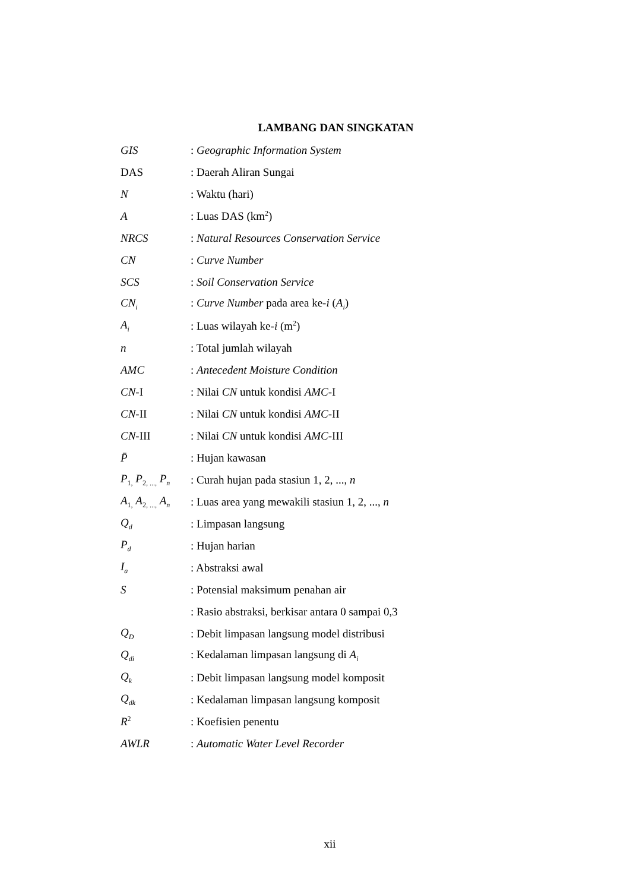LAMBANG DAN SINGKATAN
| GIS | : Geographic Information System |
| DAS | : Daerah Aliran Sungai |
| N | : Waktu (hari) |
| A | : Luas DAS (km<sup>2</sup>) |
| NRCS | : Natural Resources Conservation Service |
| CN | : Curve Number |
| SCS | : Soil Conservation Service |
| CN<sub>i</sub> | : Curve Number pada area ke- i ( A<sub>i</sub> ) |
| A<sub>i</sub> | : Luas wilayah ke- i (m<sup>2</sup>) |
| n | : Total jumlah wilayah |
| AMC | : Antecedent Moisture Condition |
| CN -I | : Nilai CN untuk kondisi AMC -I |
| CN -II | : Nilai CN untuk kondisi AMC -II |
| CN -III | : Nilai CN untuk kondisi AMC -III |
| P̄ | : Hujan kawasan |
| P<sub>1,</sub> P<sub>2, ...,</sub> P<sub>n</sub> | : Curah hujan pada stasiun 1, 2, ..., n |
| A<sub>1,</sub> A<sub>2, ...,</sub> A<sub>n</sub> | : Luas area yang mewakili stasiun 1, 2, ..., n |
| Q<sub>d</sub> | : Limpasan langsung |
| P<sub>d</sub> | : Hujan harian |
| I<sub>a</sub> | : Abstraksi awal |
| S | : Potensial maksimum penahan air |
| | : Rasio abstraksi, berkisar antara 0 sampai 0,3 |
| Q<sub>D</sub> | : Debit limpasan langsung model distribusi |
| Q<sub>di</sub> | : Kedalaman limpasan langsung di A<sub>i</sub> |
| Q<sub>k</sub> | : Debit limpasan langsung model komposit |
| Q<sub>dk</sub> | : Kedalaman limpasan langsung komposit |
| R<sup>2</sup> | : Koefisien penentu |
| AWLR | : Automatic Water Level Recorder |
xii